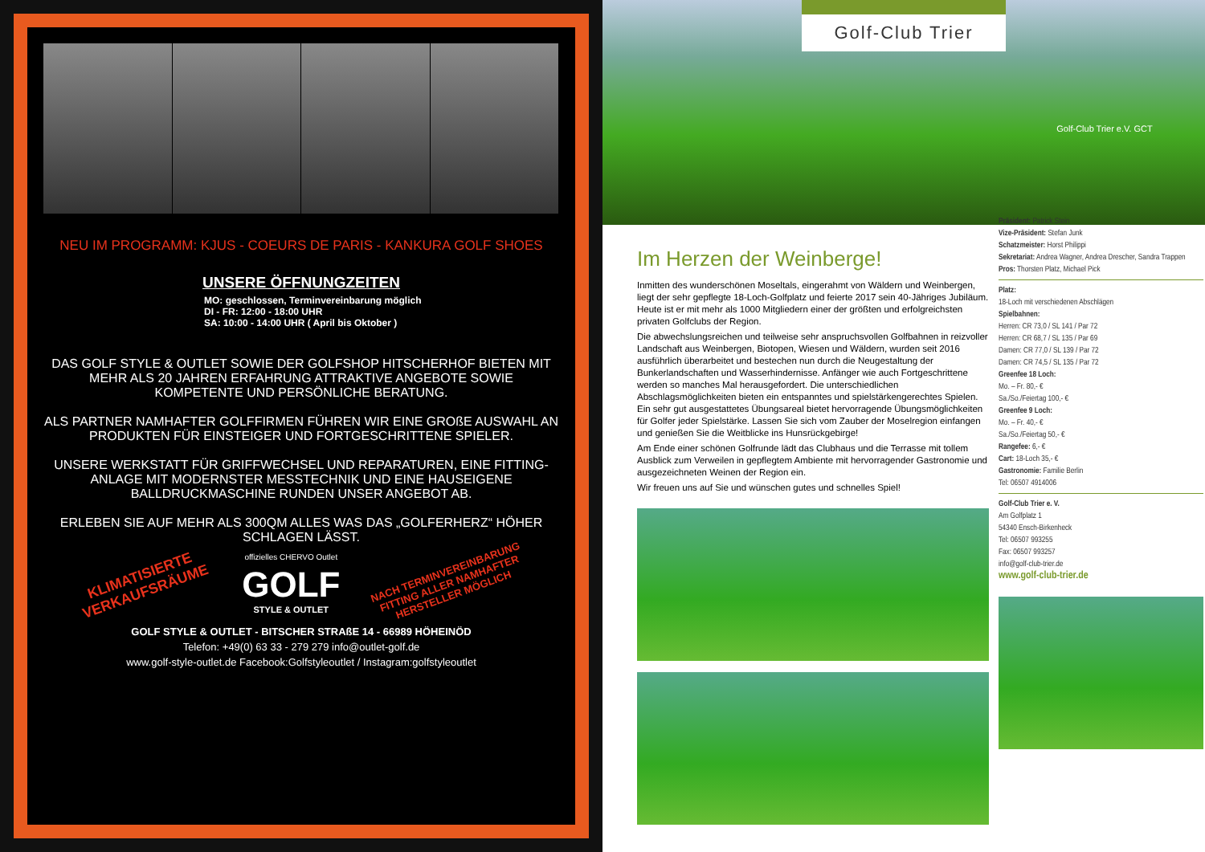NEU IM PROGRAMM: KJUS - COEURS DE PARIS - KANKURA GOLF SHOES
UNSERE ÖFFNUNGZEITEN
MO: geschlossen, Terminvereinbarung möglich
DI - FR: 12:00 - 18:00 UHR
SA: 10:00 - 14:00 UHR ( April bis Oktober )
DAS GOLF STYLE & OUTLET SOWIE DER GOLFSHOP HITSCHERHOF BIETEN MIT MEHR ALS 20 JAHREN ERFAHRUNG ATTRAKTIVE ANGEBOTE SOWIE KOMPETENTE UND PERSÖNLICHE BERATUNG.
ALS PARTNER NAMHAFTER GOLFFIRMEN FÜHREN WIR EINE GROßE AUSWAHL AN PRODUKTEN FÜR EINSTEIGER UND FORTGESCHRITTENE SPIELER.
UNSERE WERKSTATT FÜR GRIFFWECHSEL UND REPARATUREN, EINE FITTING-ANLAGE MIT MODERNSTER MESSTECHNIK UND EINE HAUSEIGENE BALLDRUCKMASCHINE RUNDEN UNSER ANGEBOT AB.
ERLEBEN SIE AUF MEHR ALS 300QM ALLES WAS DAS „GOLFERHERZ“ HÖHER SCHLAGEN LÄSST.
KLIMATISIERTE VERKAUFSRÄUME
offizielles CHERVO Outlet
GOLF
STYLE & OUTLET
NACH TERMINVEREINBARUNG
FITTING ALLER NAMHAFTER HERSTELLER MÖGLICH
GOLF STYLE & OUTLET - BITSCHER STRAßE 14 - 66989 HÖHEINÖD
Telefon: +49(0) 63 33 - 279 279 info@outlet-golf.de
www.golf-style-outlet.de Facebook:Golfstyleoutlet / Instagram:golfstyleoutlet
Golf-Club Trier
Golf-Club Trier e.V. GCT
Im Herzen der Weinberge!
Inmitten des wunderschönen Moseltals, eingerahmt von Wäldern und Weinbergen, liegt der sehr gepflegte 18-Loch-Golfplatz und feierte 2017 sein 40-Jähriges Jubiläum. Heute ist er mit mehr als 1000 Mitgliedern einer der größten und erfolgreichsten privaten Golfclubs der Region.
Die abwechslungsreichen und teilweise sehr anspruchsvollen Golfbahnen in reizvoller Landschaft aus Weinbergen, Biotopen, Wiesen und Wäldern, wurden seit 2016 ausführlich überarbeitet und bestechen nun durch die Neugestaltung der Bunkerlandschaften und Wasserhindernisse. Anfänger wie auch Fortgeschrittene werden so manches Mal herausgefordert. Die unterschiedlichen Abschlagsmöglichkeiten bieten ein entspanntes und spielstärkengerechtes Spielen. Ein sehr gut ausgestattetes Übungsareal bietet hervorragende Übungsmöglichkeiten für Golfer jeder Spielstärke. Lassen Sie sich vom Zauber der Moselregion einfangen und genießen Sie die Weitblicke ins Hunsrückgebirge!
Am Ende einer schönen Golfrunde lädt das Clubhaus und die Terrasse mit tollem Ausblick zum Verweilen in gepflegtem Ambiente mit hervorragender Gastronomie und ausgezeichneten Weinen der Region ein.
Wir freuen uns auf Sie und wünschen gutes und schnelles Spiel!
Präsident: Patrick Stein
Vize-Präsident: Stefan Junk
Schatzmeister: Horst Philippi
Sekretariat: Andrea Wagner, Andrea Drescher, Sandra Trappen
Pros: Thorsten Platz, Michael Pick
Platz:
18-Loch mit verschiedenen Abschlägen
Spielbahnen:
Herren: CR 73,0 / SL 141 / Par 72
Herren: CR 68,7 / SL 135 / Par 69
Damen: CR 77,0 / SL 139 / Par 72
Damen: CR 74,5 / SL 135 / Par 72
Greenfee 18 Loch:
Mo. – Fr. 80,- €
Sa./So./Feiertag 100,- €
Greenfee 9 Loch:
Mo. – Fr. 40,- €
Sa./So./Feiertag 50,- €
Rangefee: 6,- €
Cart: 18-Loch 35,- €
Gastronomie: Familie Berlin
Tel: 06507 4914006
Golf-Club Trier e. V.
Am Golfplatz 1
54340 Ensch-Birkenheck
Tel: 06507 993255
Fax: 06507 993257
info@golf-club-trier.de
www.golf-club-trier.de